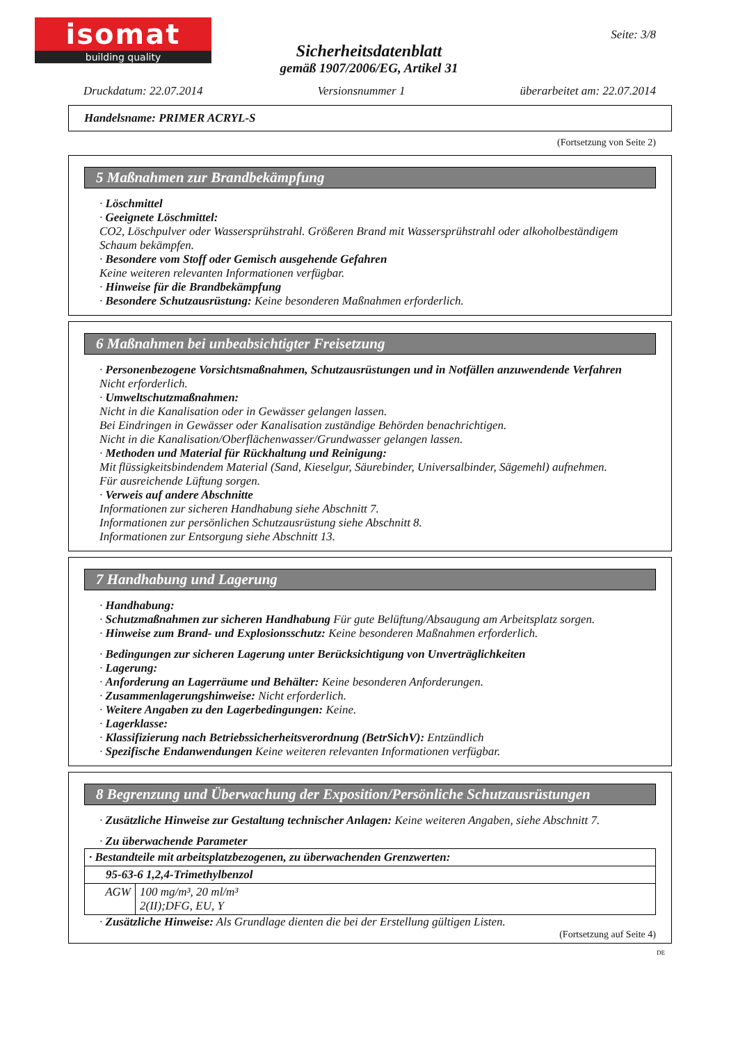isomat
building quality
Seite: 3/8
Sicherheitsdatenblatt
gemäß 1907/2006/EG, Artikel 31
Druckdatum: 22.07.2014 Versionsnummer 1 überarbeitet am: 22.07.2014
Handelsname: PRIMER ACRYL-S
(Fortsetzung von Seite 2)
5 Maßnahmen zur Brandbekämpfung
· Löschmittel
· Geeignete Löschmittel:
CO2, Löschpulver oder Wassersprühstrahl. Größeren Brand mit Wassersprühstrahl oder alkoholbeständigem Schaum bekämpfen.
· Besondere vom Stoff oder Gemisch ausgehende Gefahren
Keine weiteren relevanten Informationen verfügbar.
· Hinweise für die Brandbekämpfung
· Besondere Schutzausrüstung: Keine besonderen Maßnahmen erforderlich.
6 Maßnahmen bei unbeabsichtigter Freisetzung
· Personenbezogene Vorsichtsmaßnahmen, Schutzausrüstungen und in Notfällen anzuwendende Verfahren
Nicht erforderlich.
· Umweltschutzmaßnahmen:
Nicht in die Kanalisation oder in Gewässer gelangen lassen.
Bei Eindringen in Gewässer oder Kanalisation zuständige Behörden benachrichtigen.
Nicht in die Kanalisation/Oberflächenwasser/Grundwasser gelangen lassen.
· Methoden und Material für Rückhaltung und Reinigung:
Mit flüssigkeitsbindendem Material (Sand, Kieselgur, Säurebinder, Universalbinder, Sägemehl) aufnehmen.
Für ausreichende Lüftung sorgen.
· Verweis auf andere Abschnitte
Informationen zur sicheren Handhabung siehe Abschnitt 7.
Informationen zur persönlichen Schutzausrüstung siehe Abschnitt 8.
Informationen zur Entsorgung siehe Abschnitt 13.
7 Handhabung und Lagerung
· Handhabung:
· Schutzmaßnahmen zur sicheren Handhabung Für gute Belüftung/Absaugung am Arbeitsplatz sorgen.
· Hinweise zum Brand- und Explosionsschutz: Keine besonderen Maßnahmen erforderlich.
· Bedingungen zur sicheren Lagerung unter Berücksichtigung von Unverträglichkeiten
· Lagerung:
· Anforderung an Lagerräume und Behälter: Keine besonderen Anforderungen.
· Zusammenlagerungshinweise: Nicht erforderlich.
· Weitere Angaben zu den Lagerbedingungen: Keine.
· Lagerklasse:
· Klassifizierung nach Betriebssicherheitsverordnung (BetrSichV): Entzündlich
· Spezifische Endanwendungen Keine weiteren relevanten Informationen verfügbar.
8 Begrenzung und Überwachung der Exposition/Persönliche Schutzausrüstungen
· Zusätzliche Hinweise zur Gestaltung technischer Anlagen: Keine weiteren Angaben, siehe Abschnitt 7.
· Zu überwachende Parameter
| · Bestandteile mit arbeitsplatzbezogenen, zu überwachenden Grenzwerten: | |
| 95-63-6 1,2,4-Trimethylbenzol | |
| AGW | 100 mg/m³, 20 ml/m³ 2(II);DFG, EU, Y |
· Zusätzliche Hinweise: Als Grundlage dienten die bei der Erstellung gültigen Listen.
(Fortsetzung auf Seite 4)
DE